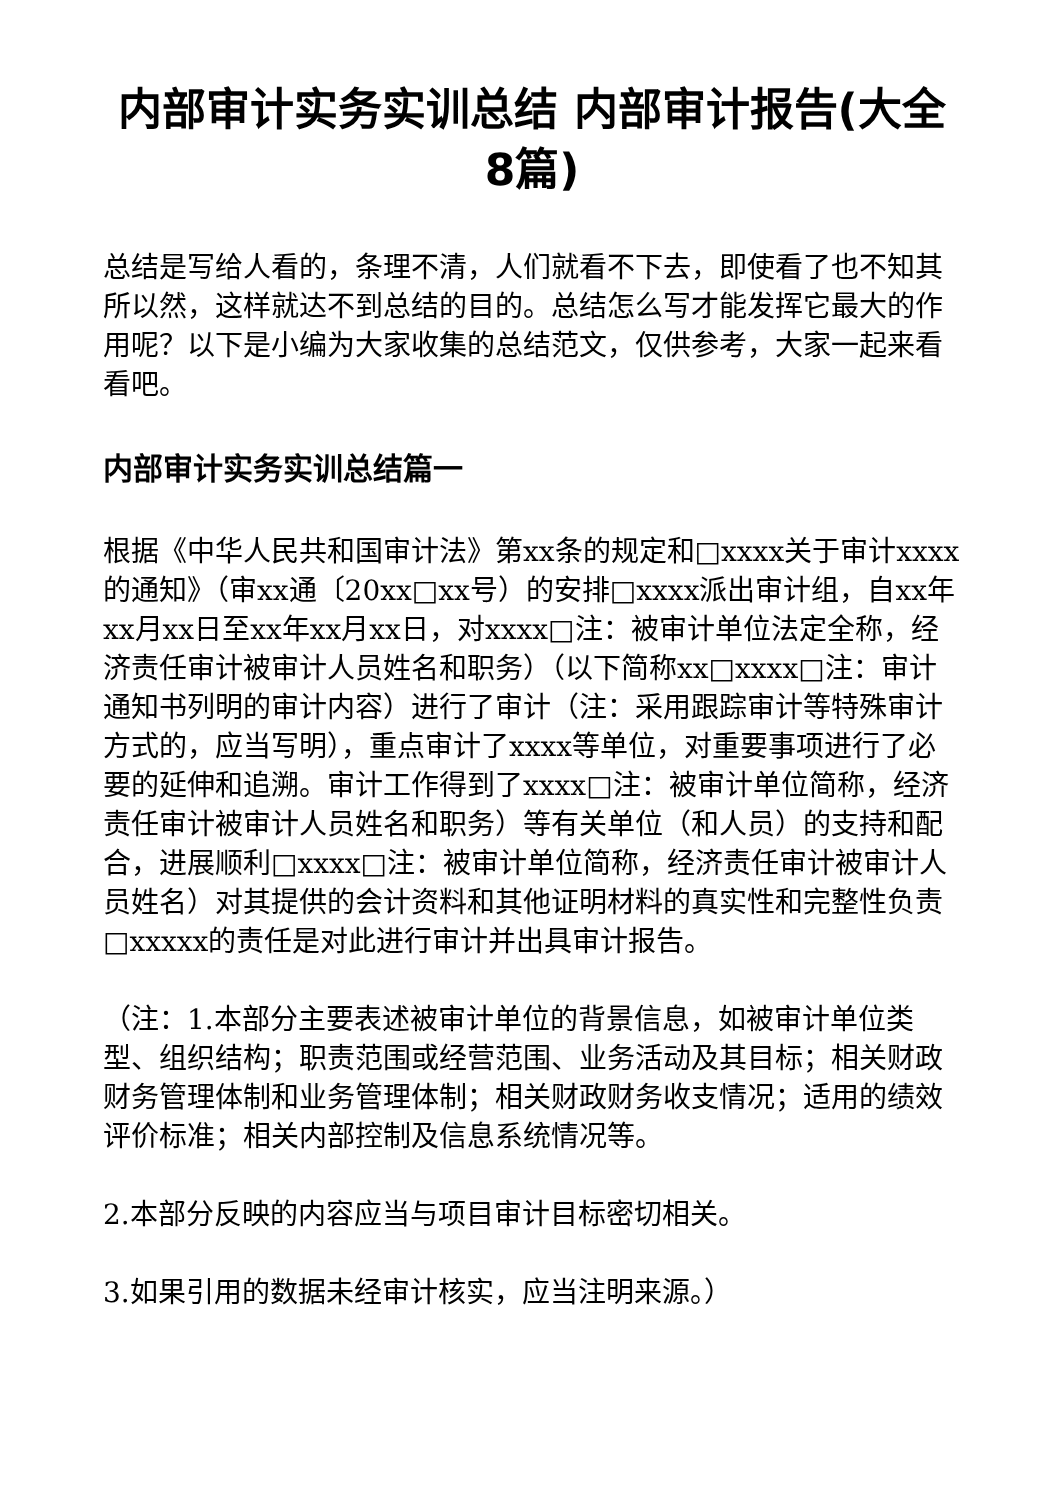内部审计实务实训总结 内部审计报告(大全8篇)
总结是写给人看的，条理不清，人们就看不下去，即使看了也不知其所以然，这样就达不到总结的目的。总结怎么写才能发挥它最大的作用呢？以下是小编为大家收集的总结范文，仅供参考，大家一起来看看吧。
内部审计实务实训总结篇一
根据《中华人民共和国审计法》第xx条的规定和□xxxx关于审计xxxx的通知》（审xx通〔20xx□xx号）的安排□xxxx派出审计组，自xx年xx月xx日至xx年xx月xx日，对xxxx□注：被审计单位法定全称，经济责任审计被审计人员姓名和职务）（以下简称xx□xxxx□注：审计通知书列明的审计内容）进行了审计（注：采用跟踪审计等特殊审计方式的，应当写明），重点审计了xxxx等单位，对重要事项进行了必要的延伸和追溯。审计工作得到了xxxx□注：被审计单位简称，经济责任审计被审计人员姓名和职务）等有关单位（和人员）的支持和配合，进展顺利□xxxx□注：被审计单位简称，经济责任审计被审计人员姓名）对其提供的会计资料和其他证明材料的真实性和完整性负责□xxxxx的责任是对此进行审计并出具审计报告。
（注：1.本部分主要表述被审计单位的背景信息，如被审计单位类型、组织结构；职责范围或经营范围、业务活动及其目标；相关财政财务管理体制和业务管理体制；相关财政财务收支情况；适用的绩效评价标准；相关内部控制及信息系统情况等。
2.本部分反映的内容应当与项目审计目标密切相关。
3.如果引用的数据未经审计核实，应当注明来源。）